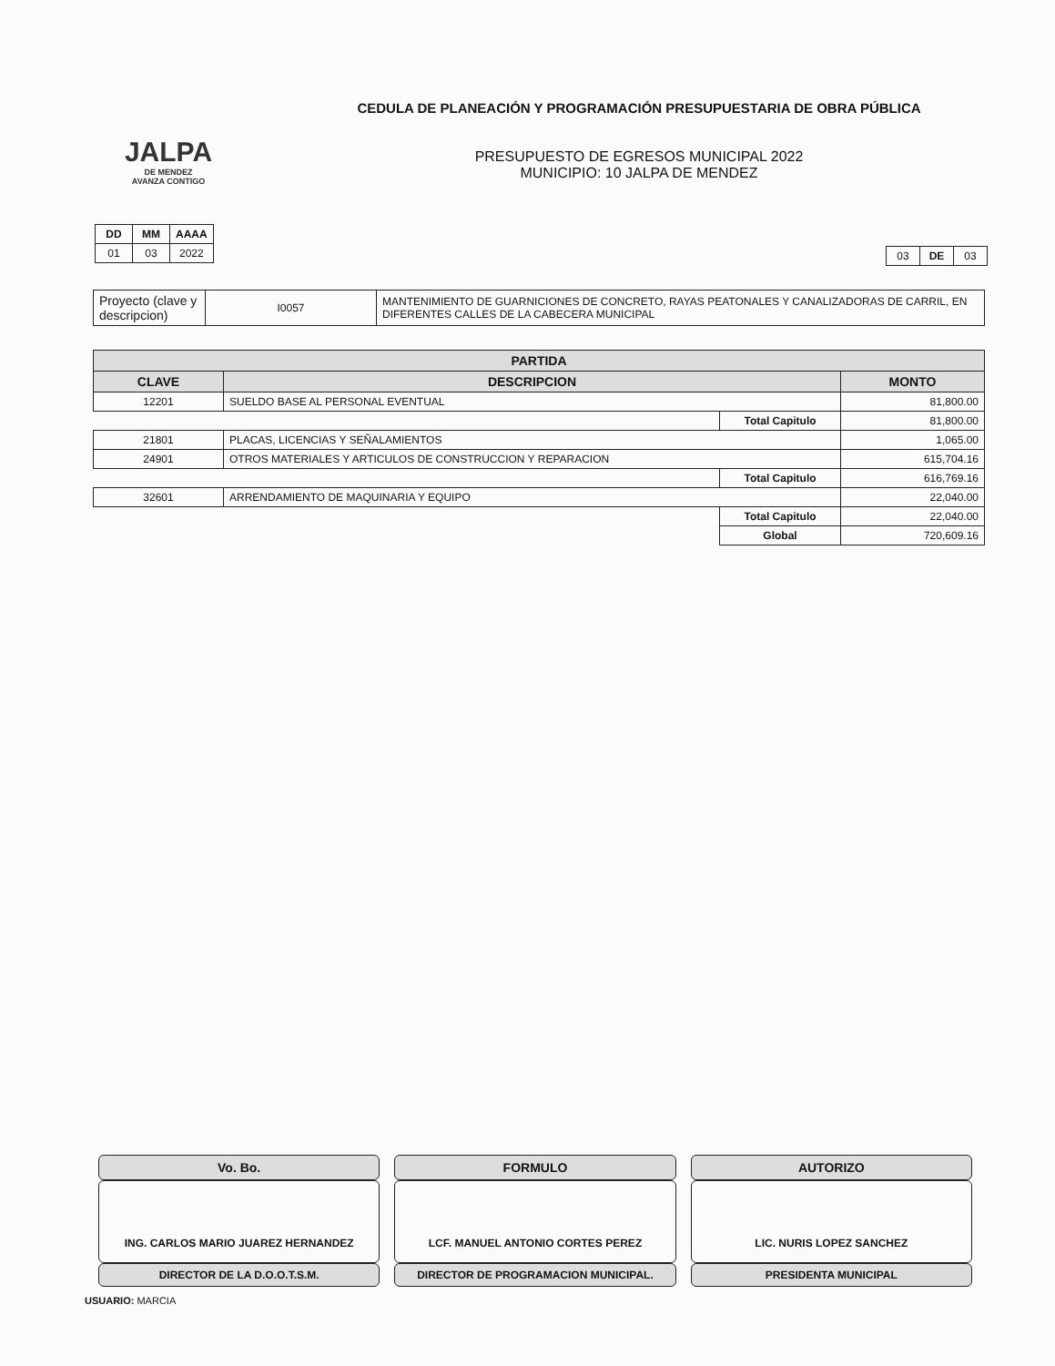JALPA
DE MENDEZ
AVANZA CONTIGO
CEDULA DE PLANEACIÓN Y PROGRAMACIÓN PRESUPUESTARIA DE OBRA PÚBLICA
PRESUPUESTO DE EGRESOS MUNICIPAL 2022
MUNICIPIO: 10 JALPA DE MENDEZ
| DD | MM | AAAA |
| --- | --- | --- |
| 01 | 03 | 2022 |
| 03 | DE | 03 |
| Proyecto (clave y descripcion) | I0057 | MANTENIMIENTO DE GUARNICIONES DE CONCRETO, RAYAS PEATONALES Y CANALIZADORAS DE CARRIL, EN DIFERENTES CALLES DE LA CABECERA MUNICIPAL |
| PARTIDA | | | |
| --- | --- | --- | --- |
| CLAVE | DESCRIPCION | | MONTO |
| 12201 | SUELDO BASE AL PERSONAL EVENTUAL | | 81,800.00 |
| | | Total Capitulo | 81,800.00 |
| 21801 | PLACAS, LICENCIAS Y SEÑALAMIENTOS | | 1,065.00 |
| 24901 | OTROS MATERIALES Y ARTICULOS DE CONSTRUCCION Y REPARACION | | 615,704.16 |
| | | Total Capitulo | 616,769.16 |
| 32601 | ARRENDAMIENTO DE MAQUINARIA Y EQUIPO | | 22,040.00 |
| | | Total Capitulo | 22,040.00 |
| | | Global | 720,609.16 |
Vo. Bo.
ING. CARLOS MARIO JUAREZ HERNANDEZ
DIRECTOR DE LA D.O.O.T.S.M.
FORMULO
LCF. MANUEL ANTONIO CORTES PEREZ
DIRECTOR DE PROGRAMACION MUNICIPAL.
AUTORIZO
LIC. NURIS LOPEZ SANCHEZ
PRESIDENTA MUNICIPAL
USUARIO: MARCIA